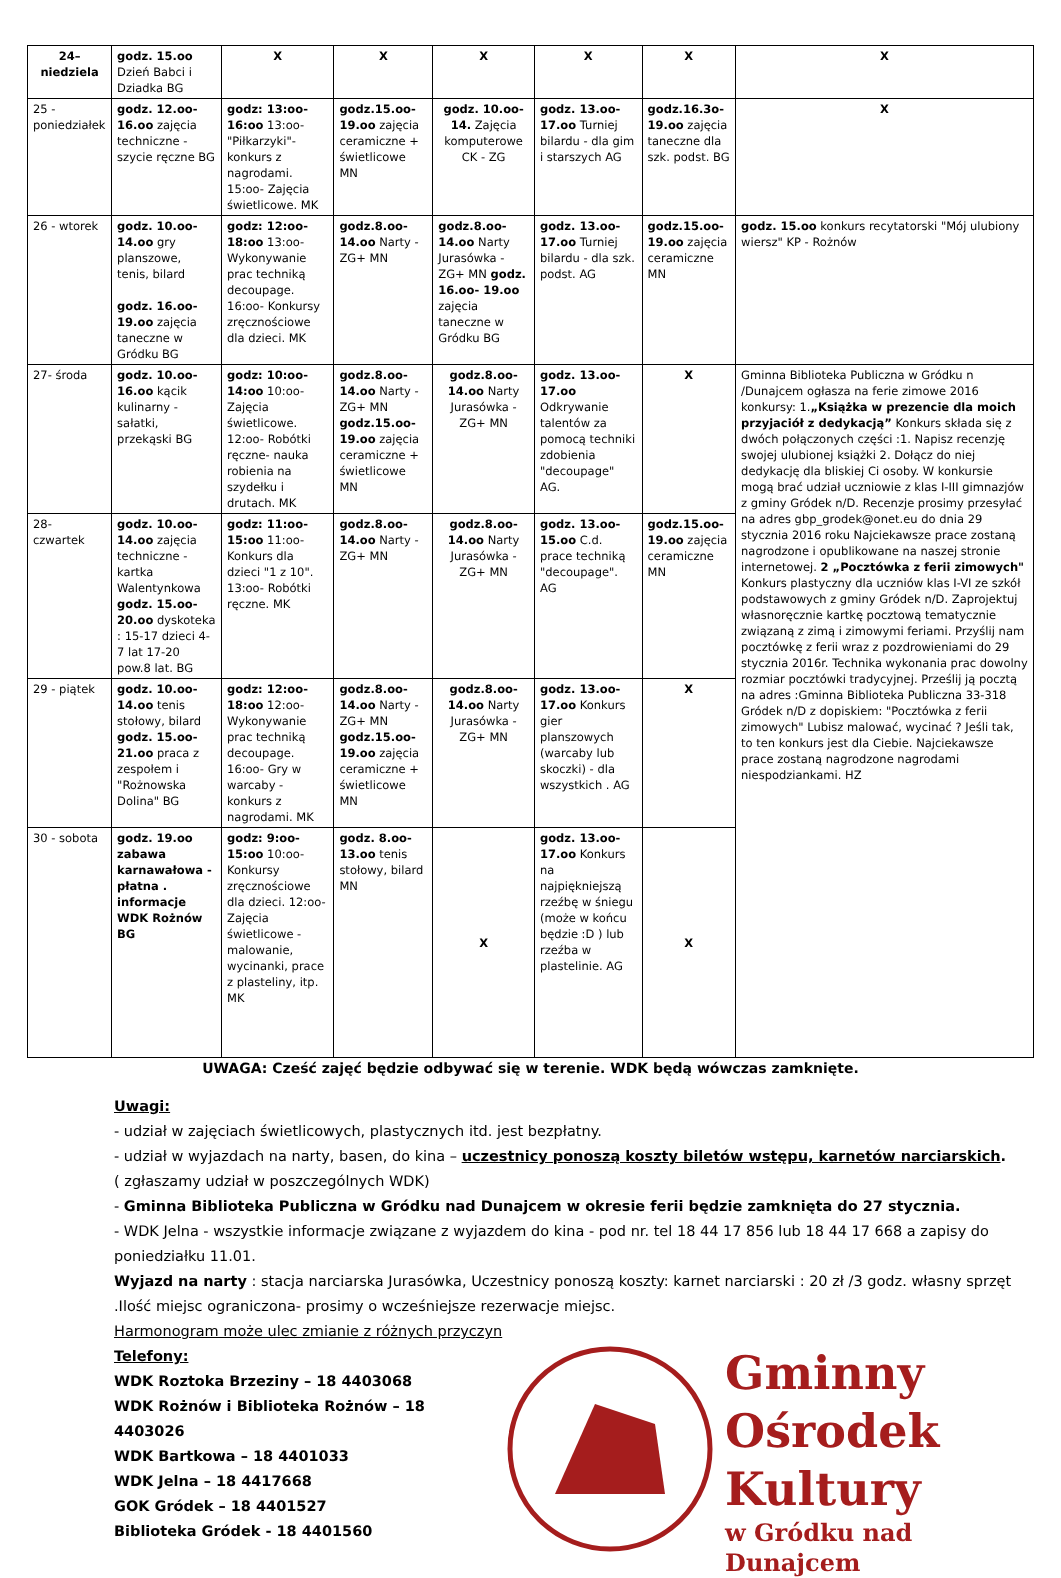| 24– niedziela | godz. 15.oo Dzień Babci i Dziadka BG | X | X | X | X | X | X |
| 25 - poniedziałek | godz. 12.oo- 16.oo zajęcia techniczne - szycie ręczne BG | godz: 13:oo-16:oo 13:oo- "Piłkarzyki"- konkurs z nagrodami. 15:oo- Zajęcia świetlicowe. MK | godz.15.oo- 19.oo zajęcia ceramiczne + świetlicowe MN | godz. 10.oo- 14. Zajęcia komputerowe CK - ZG | godz. 13.oo- 17.oo Turniej bilardu - dla gim i starszych AG | godz.16.3o- 19.oo zajęcia taneczne dla szk. podst. BG | X |
| 26 - wtorek | godz. 10.oo- 14.oo gry planszowe, tenis, bilard godz. 16.oo- 19.oo zajęcia taneczne w Gródku BG | godz: 12:oo-18:oo 13:oo- Wykonywanie prac techniką decoupage. 16:oo- Konkursy zręcznościowe dla dzieci. MK | godz.8.oo- 14.oo Narty - ZG+ MN | godz.8.oo- 14.oo Narty Jurasówka - ZG+ MN godz. 16.oo- 19.oo zajęcia taneczne w Gródku BG | godz. 13.oo- 17.oo Turniej bilardu - dla szk. podst. AG | godz.15.oo- 19.oo zajęcia ceramiczne MN | godz. 15.oo konkurs recytatorski "Mój ulubiony wiersz" KP - Rożnów |
| 27- środa | godz. 10.oo- 16.oo kącik kulinarny - sałatki, przekąski BG | godz: 10:oo-14:oo 10:oo- Zajęcia świetlicowe. 12:oo- Robótki ręczne- nauka robienia na szydełku i drutach. MK | godz.8.oo- 14.oo Narty - ZG+ MN godz.15.oo- 19.oo zajęcia ceramiczne + świetlicowe MN | godz.8.oo- 14.oo Narty Jurasówka - ZG+ MN | godz. 13.oo- 17.oo Odkrywanie talentów za pomocą techniki zdobienia "decoupage" AG. | X | Gminna Biblioteka Publiczna w Gródku n /Dunajcem ogłasza na ferie zimowe 2016 konkursy: 1. „Książka w prezencie dla moich przyjaciół z dedykacją” Konkurs składa się z dwóch połączonych części :1. Napisz recenzję swojej ulubionej książki 2. Dołącz do niej dedykację dla bliskiej Ci osoby. W konkursie mogą brać udział uczniowie z klas I-III gimnazjów z gminy Gródek n/D. Recenzje prosimy przesyłać na adres gbp_grodek@onet.eu do dnia 29 stycznia 2016 roku Najciekawsze prace zostaną nagrodzone i opublikowane na naszej stronie internetowej. 2 „Pocztówka z ferii zimowych" Konkurs plastyczny dla uczniów klas I-VI ze szkół podstawowych z gminy Gródek n/D. Zaprojektuj własnoręcznie kartkę pocztową tematycznie związaną z zimą i zimowymi feriami. Przyślij nam pocztówkę z ferii wraz z pozdrowieniami do 29 stycznia 2016r. Technika wykonania prac dowolny rozmiar pocztówki tradycyjnej. Prześlij ją pocztą na adres :Gminna Biblioteka Publiczna 33-318 Gródek n/D z dopiskiem: "Pocztówka z ferii zimowych" Lubisz malować, wycinać ? Jeśli tak, to ten konkurs jest dla Ciebie. Najciekawsze prace zostaną nagrodzone nagrodami niespodziankami. HZ |
| 28- czwartek | godz. 10.oo- 14.oo zajęcia techniczne - kartka Walentynkowa godz. 15.oo- 20.oo dyskoteka : 15-17 dzieci 4-7 lat 17-20 pow.8 lat. BG | godz: 11:oo-15:oo 11:oo- Konkurs dla dzieci "1 z 10". 13:oo- Robótki ręczne. MK | godz.8.oo- 14.oo Narty - ZG+ MN | godz.8.oo- 14.oo Narty Jurasówka - ZG+ MN | godz. 13.oo- 15.oo C.d. prace techniką "decoupage". AG | godz.15.oo- 19.oo zajęcia ceramiczne MN | |
| 29 - piątek | godz. 10.oo- 14.oo tenis stołowy, bilard godz. 15.oo- 21.oo praca z zespołem i "Rożnowska Dolina" BG | godz: 12:oo-18:oo 12:oo- Wykonywanie prac techniką decoupage. 16:oo- Gry w warcaby - konkurs z nagrodami. MK | godz.8.oo- 14.oo Narty - ZG+ MN godz.15.oo- 19.oo zajęcia ceramiczne + świetlicowe MN | godz.8.oo- 14.oo Narty Jurasówka - ZG+ MN | godz. 13.oo- 17.oo Konkurs gier planszowych (warcaby lub skoczki) - dla wszystkich . AG | X | |
| 30 - sobota | godz. 19.oo zabawa karnawałowa - płatna . informacje WDK Rożnów BG | godz: 9:oo-15:oo 10:oo- Konkursy zręcznościowe dla dzieci. 12:oo- Zajęcia świetlicowe - malowanie, wycinanki, prace z plasteliny, itp. MK | godz. 8.oo- 13.oo tenis stołowy, bilard MN | X | godz. 13.oo- 17.oo Konkurs na najpiękniejszą rzeźbę w śniegu (może w końcu będzie :D ) lub rzeźba w plastelinie. AG | X | |
UWAGA: Cześć zajęć będzie odbywać się w terenie. WDK będą wówczas zamknięte.
Uwagi:
- udział w zajęciach świetlicowych, plastycznych itd. jest bezpłatny.
- udział w wyjazdach na narty, basen, do kina – uczestnicy ponoszą koszty biletów wstępu, karnetów narciarskich.
( zgłaszamy udział w poszczególnych WDK)
- Gminna Biblioteka Publiczna w Gródku nad Dunajcem w okresie ferii będzie zamknięta do 27 stycznia.
- WDK Jelna - wszystkie informacje związane z wyjazdem do kina - pod nr. tel 18 44 17 856 lub 18 44 17 668 a zapisy do poniedziałku 11.01.
Wyjazd na narty : stacja narciarska Jurasówka, Uczestnicy ponoszą koszty: karnet narciarski : 20 zł /3 godz. własny sprzęt .Ilość miejsc ograniczona- prosimy o wcześniejsze rezerwacje miejsc.
Harmonogram może ulec zmianie z różnych przyczyn
Telefony:
WDK Roztoka Brzeziny – 18 4403068
WDK Rożnów i Biblioteka Rożnów – 18 4403026
WDK Bartkowa – 18 4401033
WDK Jelna – 18 4417668
GOK Gródek – 18 4401527
Biblioteka Gródek - 18 4401560
Gminny
Ośrodek
Kultury
w Gródku nad Dunajcem